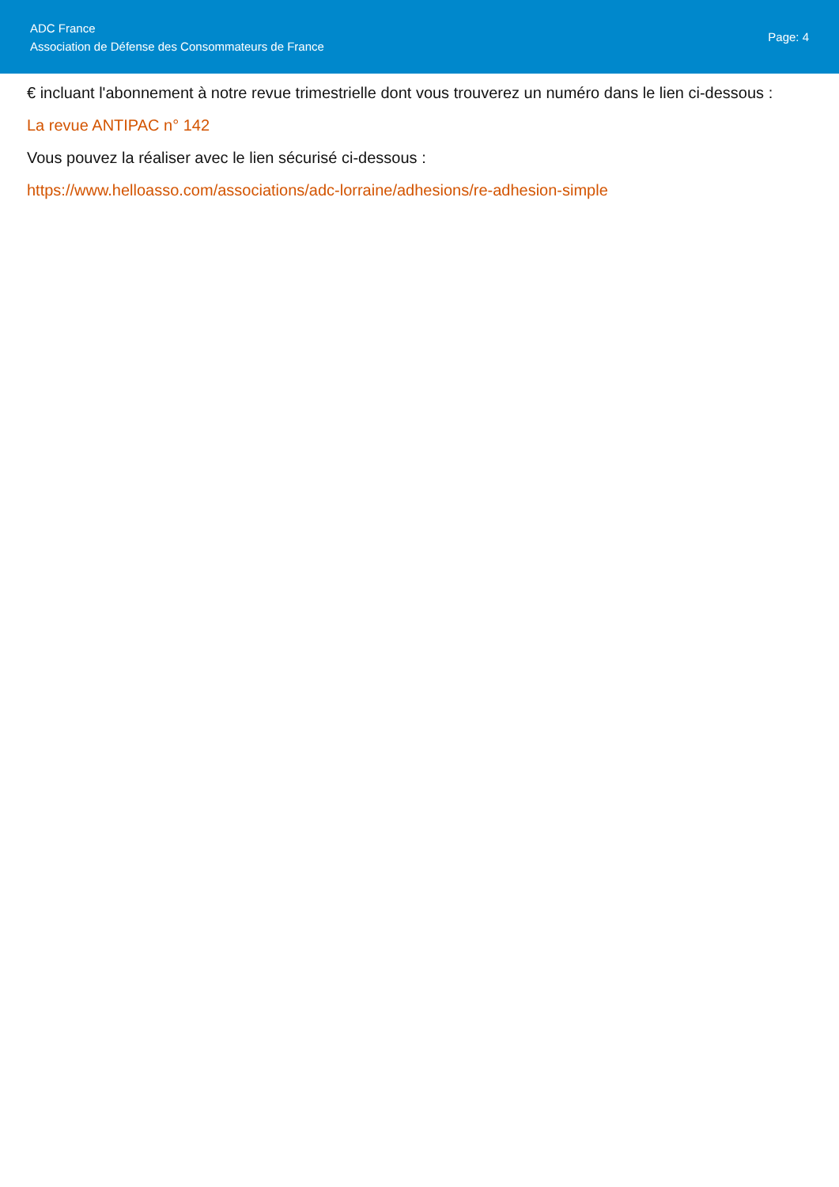ADC France
Association de Défense des Consommateurs de France
Page: 4
€ incluant l'abonnement à notre revue trimestrielle dont vous trouverez un numéro dans le lien ci-dessous :
La revue ANTIPAC n° 142
Vous pouvez la réaliser avec le lien sécurisé ci-dessous :
https://www.helloasso.com/associations/adc-lorraine/adhesions/re-adhesion-simple